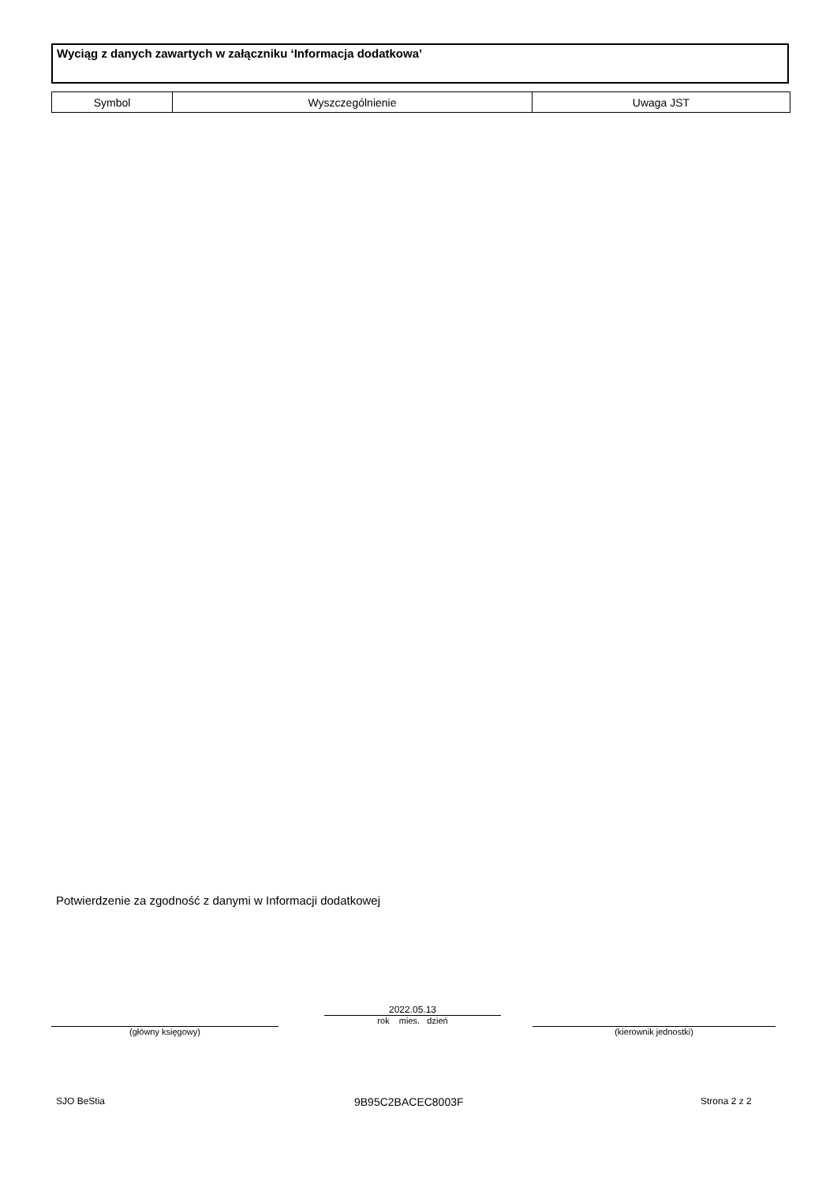Wyciąg z danych zawartych w załączniku ‘Informacja dodatkowa’
| Symbol | Wyszczególnienie | Uwaga JST |
Potwierdzenie za zgodność z danymi w Informacji dodatkowej
(główny księgowy)
2022.05.13
rok mies. dzień
(kierownik jednostki)
SJO BeStia 9B95C2BACEC8003F Strona 2 z 2